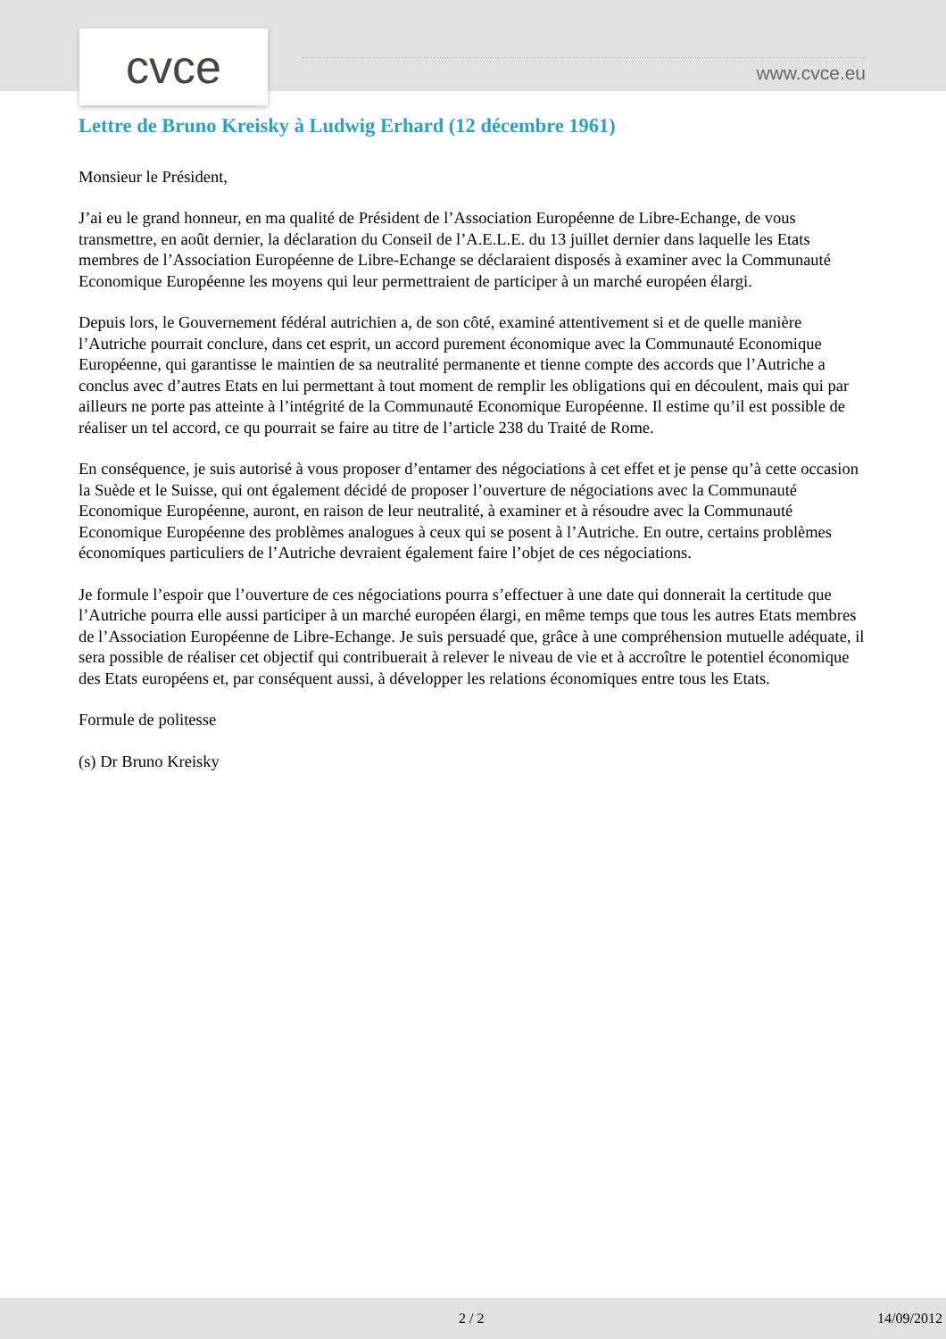cvce www.cvce.eu
Lettre de Bruno Kreisky à Ludwig Erhard (12 décembre 1961)
Monsieur le Président,
J’ai eu le grand honneur, en ma qualité de Président de l’Association Européenne de Libre-Echange, de vous transmettre, en août dernier, la déclaration du Conseil de l’A.E.L.E. du 13 juillet dernier dans laquelle les Etats membres de l’Association Européenne de Libre-Echange se déclaraient disposés à examiner avec la Communauté Economique Européenne les moyens qui leur permettraient de participer à un marché européen élargi.
Depuis lors, le Gouvernement fédéral autrichien a, de son côté, examiné attentivement si et de quelle manière l’Autriche pourrait conclure, dans cet esprit, un accord purement économique avec la Communauté Economique Européenne, qui garantisse le maintien de sa neutralité permanente et tienne compte des accords que l’Autriche a conclus avec d’autres Etats en lui permettant à tout moment de remplir les obligations qui en découlent, mais qui par ailleurs ne porte pas atteinte à l’intégrité de la Communauté Economique Européenne. Il estime qu’il est possible de réaliser un tel accord, ce qu pourrait se faire au titre de l’article 238 du Traité de Rome.
En conséquence, je suis autorisé à vous proposer d’entamer des négociations à cet effet et je pense qu’à cette occasion la Suède et le Suisse, qui ont également décidé de proposer l’ouverture de négociations avec la Communauté Economique Européenne, auront, en raison de leur neutralité, à examiner et à résoudre avec la Communauté Economique Européenne des problèmes analogues à ceux qui se posent à l’Autriche. En outre, certains problèmes économiques particuliers de l’Autriche devraient également faire l’objet de ces négociations.
Je formule l’espoir que l’ouverture de ces négociations pourra s’effectuer à une date qui donnerait la certitude que l’Autriche pourra elle aussi participer à un marché européen élargi, en même temps que tous les autres Etats membres de l’Association Européenne de Libre-Echange. Je suis persuadé que, grâce à une compréhension mutuelle adéquate, il sera possible de réaliser cet objectif qui contribuerait à relever le niveau de vie et à accroître le potentiel économique des Etats européens et, par conséquent aussi, à développer les relations économiques entre tous les Etats.
Formule de politesse
(s) Dr Bruno Kreisky
2 / 2 14/09/2012